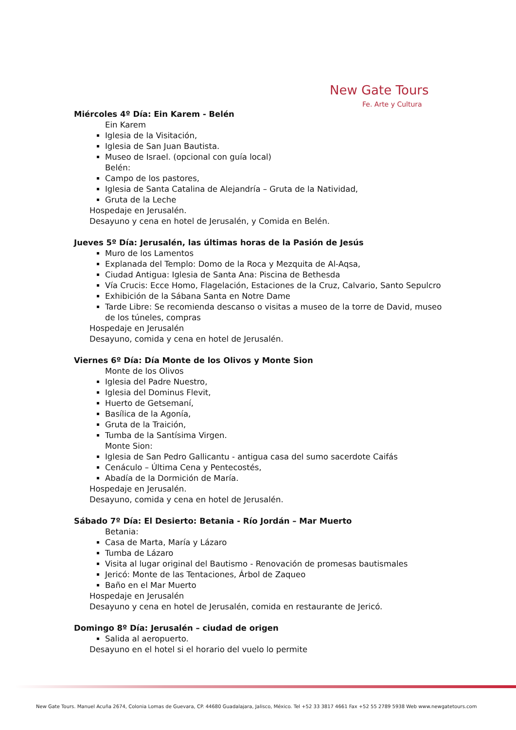New Gate Tours
Fe. Arte y Cultura
Miércoles 4º Día: Ein Karem - Belén
Ein Karem
Iglesia de la Visitación,
Iglesia de San Juan Bautista.
Museo de Israel. (opcional con guía local)
Belén:
Campo de los pastores,
Iglesia de Santa Catalina de Alejandría – Gruta de la Natividad,
Gruta de la Leche
Hospedaje en Jerusalén.
Desayuno y cena en hotel de Jerusalén, y Comida en Belén.
Jueves 5º Día: Jerusalén, las últimas horas de la Pasión de Jesús
Muro de los Lamentos
Explanada del Templo: Domo de la Roca y Mezquita de Al-Aqsa,
Ciudad Antigua: Iglesia de Santa Ana: Piscina de Bethesda
Vía Crucis: Ecce Homo, Flagelación, Estaciones de la Cruz, Calvario, Santo Sepulcro
Exhibición de la Sábana Santa en Notre Dame
Tarde Libre: Se recomienda descanso o visitas a museo de la torre de David, museo de los túneles, compras
Hospedaje en Jerusalén
Desayuno, comida y cena en hotel de Jerusalén.
Viernes 6º Día: Día Monte de los Olivos y Monte Sion
Monte de los Olivos
Iglesia del Padre Nuestro,
Iglesia del Dominus Flevit,
Huerto de Getsemaní,
Basílica de la Agonía,
Gruta de la Traición,
Tumba de la Santísima Virgen.
Monte Sion:
Iglesia de San Pedro Gallicantu - antigua casa del sumo sacerdote Caifás
Cenáculo – Última Cena y Pentecostés,
Abadía de la Dormición de María.
Hospedaje en Jerusalén.
Desayuno, comida y cena en hotel de Jerusalén.
Sábado 7º Día: El Desierto: Betania - Río Jordán – Mar Muerto
Betania:
Casa de Marta, María y Lázaro
Tumba de Lázaro
Visita al lugar original del Bautismo - Renovación de promesas bautismales
Jericó: Monte de las Tentaciones, Árbol de Zaqueo
Baño en el Mar Muerto
Hospedaje en Jerusalén
Desayuno y cena en hotel de Jerusalén, comida en restaurante de Jericó.
Domingo 8º Día: Jerusalén – ciudad de origen
Salida al aeropuerto.
Desayuno en el hotel si el horario del vuelo lo permite
New Gate Tours. Manuel Acuña 2674, Colonia Lomas de Guevara, CP. 44680 Guadalajara, Jalisco, México. Tel +52 33 3817 4661 Fax +52 55 2789 5938 Web www.newgatetours.com